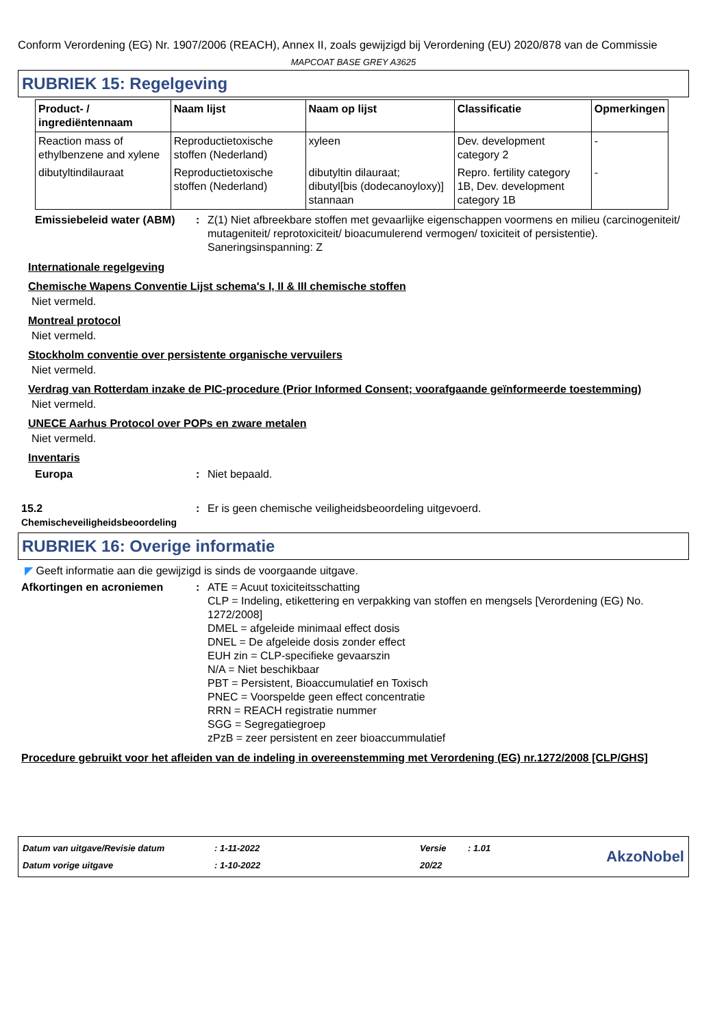Conform Verordening (EG) Nr. 1907/2006 (REACH), Annex II, zoals gewijzigd bij Verordening (EU) 2020/878 van de Commissie
MAPCOAT BASE GREY A3625
RUBRIEK 15: Regelgeving
| Product- / ingrediëntennaam | Naam lijst | Naam op lijst | Classificatie | Opmerkingen |
| --- | --- | --- | --- | --- |
| Reaction mass of ethylbenzene and xylene | Reproductietoxische stoffen (Nederland) | xyleen | Dev. development category 2 | - |
| dibutyltindilauraat | Reproductietoxische stoffen (Nederland) | dibutyltin dilauraat; dibutyl[bis (dodecanoyloxy)] stannaan | Repro. fertility category 1B, Dev. development category 1B | - |
Emissiebeleid water (ABM)
: Z(1) Niet afbreekbare stoffen met gevaarlijke eigenschappen voormens en milieu (carcinogeniteit/ mutageniteit/ reprotoxiciteit/ bioacumulerend vermogen/ toxiciteit of persistentie). Saneringsinspanning: Z
Internationale regelgeving
Chemische Wapens Conventie Lijst schema's I, II & III chemische stoffen
Niet vermeld.
Montreal protocol
Niet vermeld.
Stockholm conventie over persistente organische vervuilers
Niet vermeld.
Verdrag van Rotterdam inzake de PIC-procedure (Prior Informed Consent; voorafgaande geïnformeerde toestemming)
Niet vermeld.
UNECE Aarhus Protocol over POPs en zware metalen
Niet vermeld.
Inventaris
Europa : Niet bepaald.
15.2 Chemischeveiligheidsbeoordeling
: Er is geen chemische veiligheidsbeoordeling uitgevoerd.
RUBRIEK 16: Overige informatie
◤ Geeft informatie aan die gewijzigd is sinds de voorgaande uitgave.
Afkortingen en acroniemen : ATE = Acuut toxiciteitsschatting
CLP = Indeling, etikettering en verpakking van stoffen en mengsels [Verordening (EG) No. 1272/2008]
DMEL = afgeleide minimaal effect dosis
DNEL = De afgeleide dosis zonder effect
EUH zin = CLP-specifieke gevaarszin
N/A = Niet beschikbaar
PBT = Persistent, Bioaccumulatief en Toxisch
PNEC = Voorspelde geen effect concentratie
RRN = REACH registratie nummer
SGG = Segregatiegroep
zPzB = zeer persistent en zeer bioaccummulatief
Procedure gebruikt voor het afleiden van de indeling in overeenstemming met Verordening (EG) nr.1272/2008 [CLP/GHS]
Datum van uitgave/Revisie datum
Datum vorige uitgave
: 1-11-2022
: 1-10-2022
Versie
20/22
: 1.01
AkzoNobel